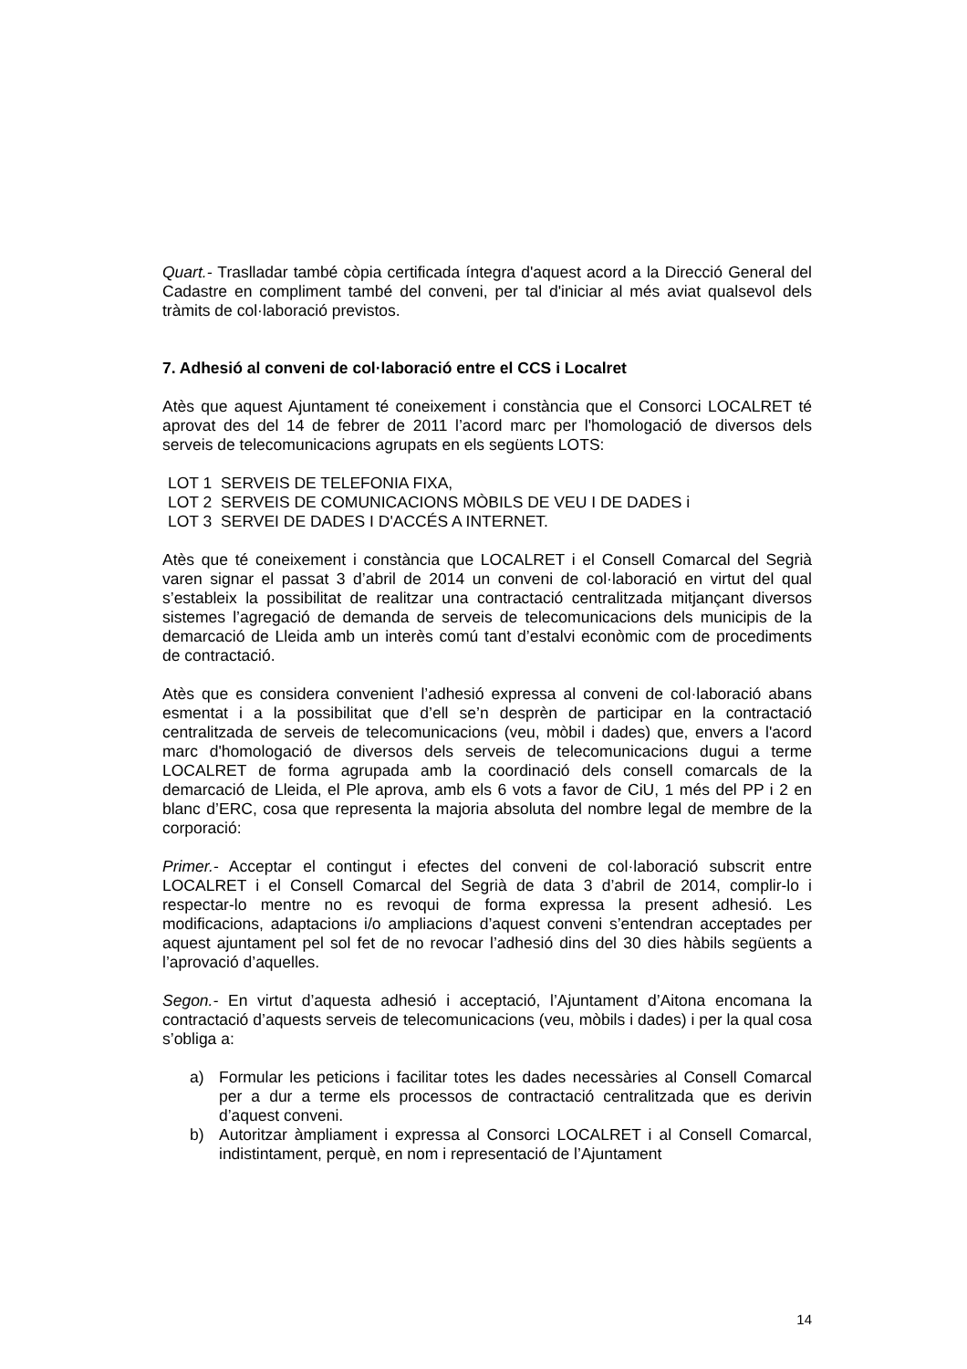Quart.- Traslladar també còpia certificada íntegra d'aquest acord a la Direcció General del Cadastre en compliment també del conveni, per tal d'iniciar al més aviat qualsevol dels tràmits de col·laboració previstos.
7. Adhesió al conveni de col·laboració entre el CCS i Localret
Atès que aquest Ajuntament té coneixement i constància que el Consorci LOCALRET té aprovat des del 14 de febrer de 2011 l’acord marc per l'homologació de diversos dels serveis de telecomunicacions agrupats en els següents LOTS:
LOT 1 SERVEIS DE TELEFONIA FIXA,
LOT 2 SERVEIS DE COMUNICACIONS MÒBILS DE VEU I DE DADES i
LOT 3 SERVEI DE DADES I D'ACCÉS A INTERNET.
Atès que té coneixement i constància que LOCALRET i el Consell Comarcal del Segrià varen signar el passat 3 d’abril de 2014 un conveni de col·laboració en virtut del qual s’estableix la possibilitat de realitzar una contractació centralitzada mitjançant diversos sistemes l’agregació de demanda de serveis de telecomunicacions dels municipis de la demarcació de Lleida amb un interès comú tant d’estalvi econòmic com de procediments de contractació.
Atès que es considera convenient l’adhesió expressa al conveni de col·laboració abans esmentat i a la possibilitat que d’ell se’n desprèn de participar en la contractació centralitzada de serveis de telecomunicacions (veu, mòbil i dades) que, envers a l'acord marc d'homologació de diversos dels serveis de telecomunicacions dugui a terme LOCALRET de forma agrupada amb la coordinació dels consell comarcals de la demarcació de Lleida, el Ple aprova, amb els 6 vots a favor de CiU, 1 més del PP i 2 en blanc d’ERC, cosa que representa la majoria absoluta del nombre legal de membre de la corporació:
Primer.- Acceptar el contingut i efectes del conveni de col·laboració subscrit entre LOCALRET i el Consell Comarcal del Segrià de data 3 d’abril de 2014, complir-lo i respectar-lo mentre no es revoqui de forma expressa la present adhesió. Les modificacions, adaptacions i/o ampliacions d’aquest conveni s’entendran acceptades per aquest ajuntament pel sol fet de no revocar l’adhesió dins del 30 dies hàbils següents a l’aprovació d’aquelles.
Segon.- En virtut d’aquesta adhesió i acceptació, l’Ajuntament d’Aitona encomana la contractació d’aquests serveis de telecomunicacions (veu, mòbils i dades) i per la qual cosa s’obliga a:
a) Formular les peticions i facilitar totes les dades necessàries al Consell Comarcal per a dur a terme els processos de contractació centralitzada que es derivin d’aquest conveni.
b) Autoritzar àmpliament i expressa al Consorci LOCALRET i al Consell Comarcal, indistintament, perquè, en nom i representació de l’Ajuntament
14